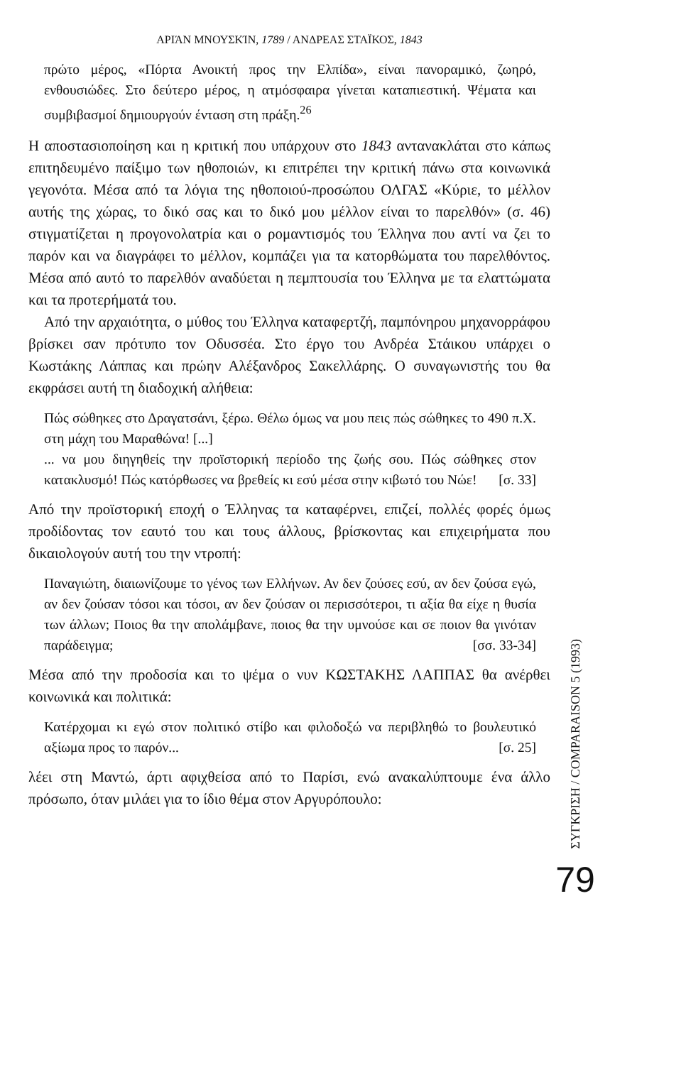ΑΡΙΆΝ ΜΝΟΥΣΚΊΝ, 1789 / ΑΝΔΡΕΑΣ ΣΤΑΪΚΟΣ, 1843
πρώτο μέρος, «Πόρτα Ανοικτή προς την Ελπίδα», είναι πανοραμικό, ζωηρό, ενθουσιώδες. Στο δεύτερο μέρος, η ατμόσφαιρα γίνεται καταπιεστική. Ψέματα και συμβιβασμοί δημιουργούν ένταση στη πράξη.<sup>26</sup>
Η αποστασιοποίηση και η κριτική που υπάρχουν στο 1843 αντανακλάται στο κάπως επιτηδευμένο παίξιμο των ηθοποιών, κι επιτρέπει την κριτική πάνω στα κοινωνικά γεγονότα. Μέσα από τα λόγια της ηθοποιού-προσώπου ΟΛΓΑΣ «Κύριε, το μέλλον αυτής της χώρας, το δικό σας και το δικό μου μέλλον είναι το παρελθόν» (σ. 46) στιγματίζεται η προγονολατρία και ο ρομαντισμός του Έλληνα που αντί να ζει το παρόν και να διαγράφει το μέλλον, κομπάζει για τα κατορθώματα του παρελθόντος. Μέσα από αυτό το παρελθόν αναδύεται η πεμπτουσία του Έλληνα με τα ελαττώματα και τα προτερήματά του.
Από την αρχαιότητα, ο μύθος του Έλληνα καταφερτζή, παμπόνηρου μηχανορράφου βρίσκει σαν πρότυπο τον Οδυσσέα. Στο έργο του Ανδρέα Στάικου υπάρχει ο Κωστάκης Λάππας και πρώην Αλέξανδρος Σακελλάρης. Ο συναγωνιστής του θα εκφράσει αυτή τη διαδοχική αλήθεια:
Πώς σώθηκες στο Δραγατσάνι, ξέρω. Θέλω όμως να μου πεις πώς σώθηκες το 490 π.Χ. στη μάχη του Μαραθώνα! [...]
... να μου διηγηθείς την προϊστορική περίοδο της ζωής σου. Πώς σώθηκες στον κατακλυσμό! Πώς κατόρθωσες να βρεθείς κι εσύ μέσα στην κιβωτό του Νώε! [σ. 33]
Από την προϊστορική εποχή ο Έλληνας τα καταφέρνει, επιζεί, πολλές φορές όμως προδίδοντας τον εαυτό του και τους άλλους, βρίσκοντας και επιχειρήματα που δικαιολογούν αυτή του την ντροπή:
Παναγιώτη, διαιωνίζουμε το γένος των Ελλήνων. Αν δεν ζούσες εσύ, αν δεν ζούσα εγώ, αν δεν ζούσαν τόσοι και τόσοι, αν δεν ζούσαν οι περισσότεροι, τι αξία θα είχε η θυσία των άλλων; Ποιος θα την απολάμβανε, ποιος θα την υμνούσε και σε ποιον θα γινόταν παράδειγμα; [σσ. 33-34]
Μέσα από την προδοσία και το ψέμα ο νυν ΚΩΣΤΑΚΗΣ ΛΑΠΠΑΣ θα ανέρθει κοινωνικά και πολιτικά:
Κατέρχομαι κι εγώ στον πολιτικό στίβο και φιλοδοξώ να περιβληθώ το βουλευτικό αξίωμα προς το παρόν... [σ. 25]
λέει στη Μαντώ, άρτι αφιχθείσα από το Παρίσι, ενώ ανακαλύπτουμε ένα άλλο πρόσωπο, όταν μιλάει για το ίδιο θέμα στον Αργυρόπουλο:
ΣΥΓΚΡΙΣΗ / COMPARAISON 5 (1993)
79